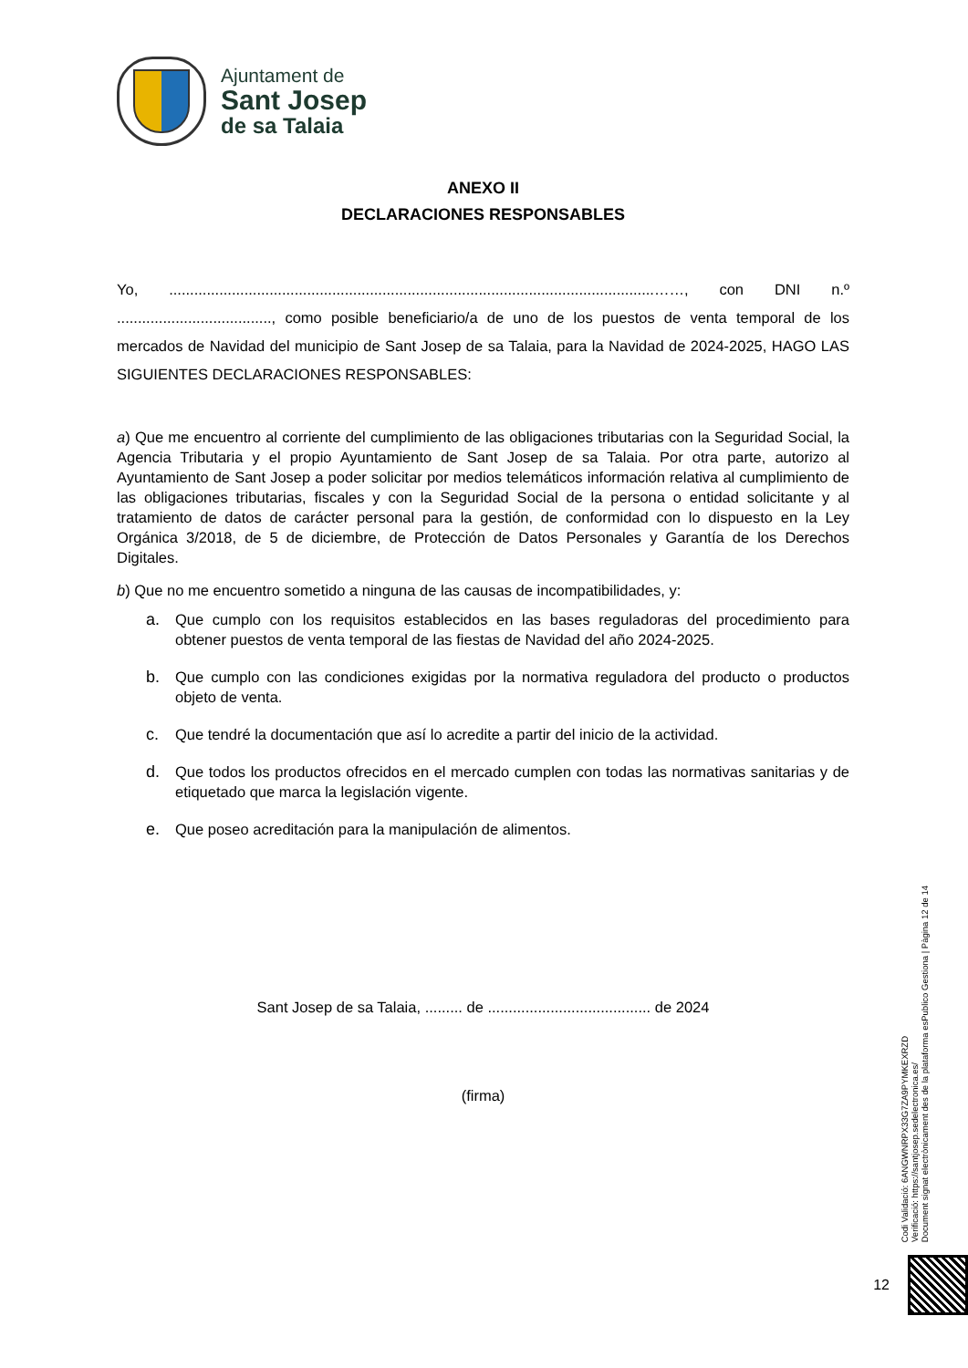Ajuntament de
Sant Josep
de sa Talaia
ANEXO II
DECLARACIONES RESPONSABLES
Yo, ....................................................................................................................……, con DNI n.º ....................................., como posible beneficiario/a de uno de los puestos de venta temporal de los mercados de Navidad del municipio de Sant Josep de sa Talaia, para la Navidad de 2024-2025, HAGO LAS SIGUIENTES DECLARACIONES RESPONSABLES:
a) Que me encuentro al corriente del cumplimiento de las obligaciones tributarias con la Seguridad Social, la Agencia Tributaria y el propio Ayuntamiento de Sant Josep de sa Talaia. Por otra parte, autorizo al Ayuntamiento de Sant Josep a poder solicitar por medios telemáticos información relativa al cumplimiento de las obligaciones tributarias, fiscales y con la Seguridad Social de la persona o entidad solicitante y al tratamiento de datos de carácter personal para la gestión, de conformidad con lo dispuesto en la Ley Orgánica 3/2018, de 5 de diciembre, de Protección de Datos Personales y Garantía de los Derechos Digitales.
b) Que no me encuentro sometido a ninguna de las causas de incompatibilidades, y:
a. Que cumplo con los requisitos establecidos en las bases reguladoras del procedimiento para obtener puestos de venta temporal de las fiestas de Navidad del año 2024-2025.
b. Que cumplo con las condiciones exigidas por la normativa reguladora del producto o productos objeto de venta.
c. Que tendré la documentación que así lo acredite a partir del inicio de la actividad.
d. Que todos los productos ofrecidos en el mercado cumplen con todas las normativas sanitarias y de etiquetado que marca la legislación vigente.
e. Que poseo acreditación para la manipulación de alimentos.
Sant Josep de sa Talaia, ......... de ....................................... de 2024
(firma)
Codi Validació: 6ANGWNRPX33G7ZA9PYMKEXRZD
Verificació: https://santjosep.sedelectronica.es/
Document signat electrònicament des de la plataforma esPublico Gestiona | Pàgina 12 de 14
12